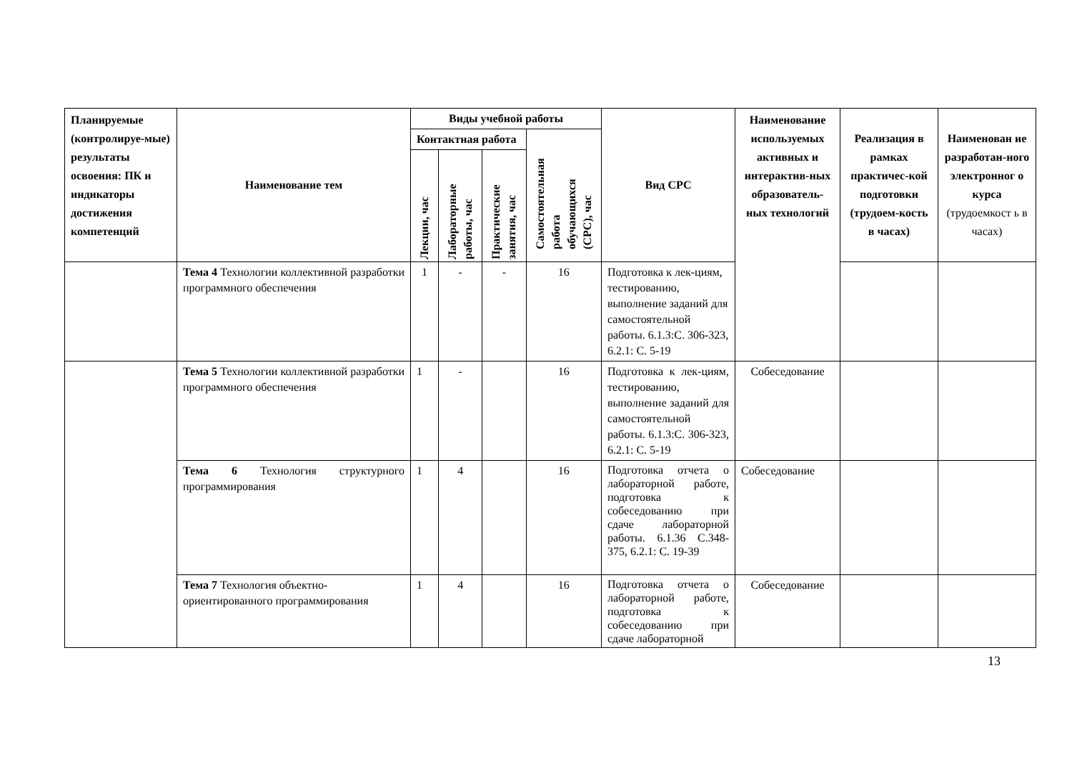| Планируемые (контролируе-мые) результаты освоения: ПК и индикаторы достижения компетенций | Наименование тем | Виды учебной работы | | | | Вид СРС | Наименование используемых активных и интерактив-ных образователь-ных технологий | Реализация в рамках практичес-кой подготовки (трудоем-кость в часах) | Наименован ие разработан-ного электронног о курса (трудоемкост ь в часах) |
| --- | --- | --- | --- | --- | --- | --- | --- | --- | --- |
| | | Контактная работа | | | Самостоятельная работа обучающихся (СРС), час | | | | |
| | | Лекции, час | Лабораторные работы, час | Практические занятия, час | | | | | |
| | Тема 4 Технологии коллективной разработки программного обеспечения | 1 | - | - | 16 | Подготовка к лек-циям, тестированию, выполнение заданий для самостоятельной работы. 6.1.3:С. 306-323, 6.2.1: С. 5-19 | | | |
| | Тема 5 Технологии коллективной разработки программного обеспечения | 1 | - | | 16 | Подготовка к лек-циям, тестированию, выполнение заданий для самостоятельной работы. 6.1.3:С. 306-323, 6.2.1: С. 5-19 | Собеседование | | |
| | Тема 6 Технология структурного программирования | 1 | 4 | | 16 | Подготовка отчета о лабораторной работе, подготовка к собеседованию при сдаче лабораторной работы. 6.1.36 С.348-375, 6.2.1: С. 19-39 | Собеседование | | |
| | Тема 7 Технология объектно-ориентированного программирования | 1 | 4 | | 16 | Подготовка отчета о лабораторной работе, подготовка к собеседованию при сдаче лабораторной | Собеседование | | |
13